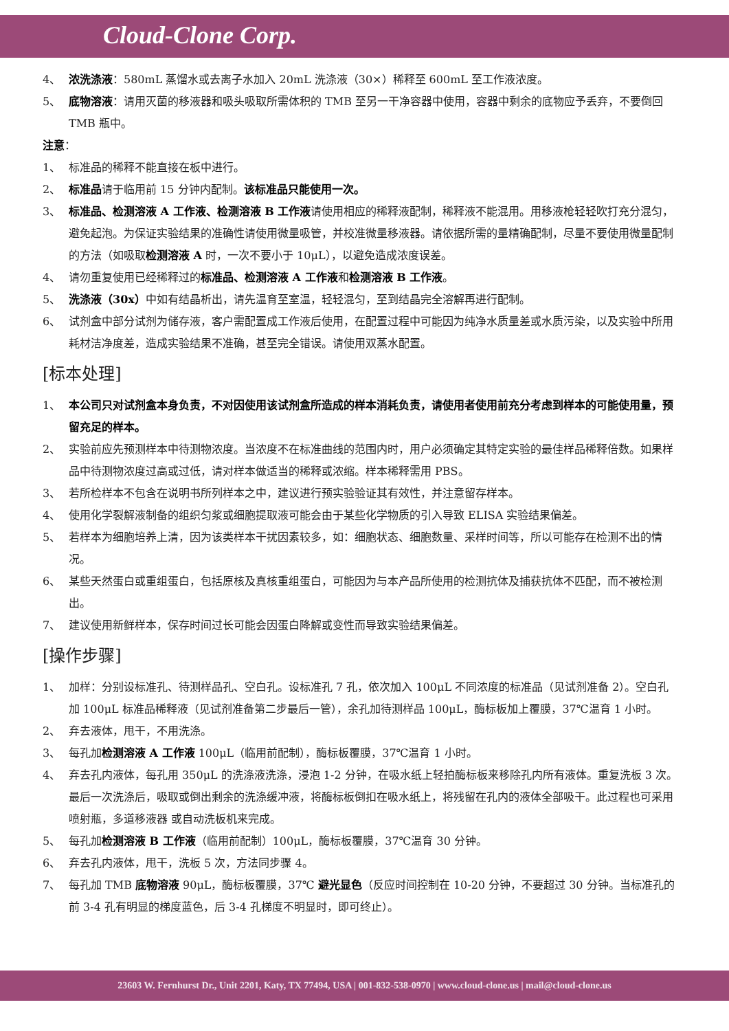Cloud-Clone Corp.
4、 浓洗涤液：580mL 蒸馏水或去离子水加入 20mL 洗涤液（30×）稀释至 600mL 至工作液浓度。
5、 底物溶液：请用灭菌的移液器和吸头吸取所需体积的 TMB 至另一干净容器中使用，容器中剩余的底物应予丢弃，不要倒回 TMB 瓶中。
注意：
1、 标准品的稀释不能直接在板中进行。
2、 标准品请于临用前 15 分钟内配制。该标准品只能使用一次。
3、 标准品、检测溶液 A 工作液、检测溶液 B 工作液请使用相应的稀释液配制，稀释液不能混用。用移液枪轻轻吹打充分混匀，避免起泡。为保证实验结果的准确性请使用微量吸管，并校准微量移液器。请依据所需的量精确配制，尽量不要使用微量配制的方法（如吸取检测溶液 A 时，一次不要小于 10μL），以避免造成浓度误差。
4、 请勿重复使用已经稀释过的标准品、检测溶液 A 工作液和检测溶液 B 工作液。
5、 洗涤液（30x）中如有结晶析出，请先温育至室温，轻轻混匀，至到结晶完全溶解再进行配制。
6、 试剂盒中部分试剂为储存液，客户需配置成工作液后使用，在配置过程中可能因为纯净水质量差或水质污染，以及实验中所用耗材洁净度差，造成实验结果不准确，甚至完全错误。请使用双蒸水配置。
[标本处理]
1、 本公司只对试剂盒本身负责，不对因使用该试剂盒所造成的样本消耗负责，请使用者使用前充分考虑到样本的可能使用量，预留充足的样本。
2、 实验前应先预测样本中待测物浓度。当浓度不在标准曲线的范围内时，用户必须确定其特定实验的最佳样品稀释倍数。如果样品中待测物浓度过高或过低，请对样本做适当的稀释或浓缩。样本稀释需用 PBS。
3、 若所检样本不包含在说明书所列样本之中，建议进行预实验验证其有效性，并注意留存样本。
4、 使用化学裂解液制备的组织匀浆或细胞提取液可能会由于某些化学物质的引入导致 ELISA 实验结果偏差。
5、 若样本为细胞培养上清，因为该类样本干扰因素较多，如：细胞状态、细胞数量、采样时间等，所以可能存在检测不出的情况。
6、 某些天然蛋白或重组蛋白，包括原核及真核重组蛋白，可能因为与本产品所使用的检测抗体及捕获抗体不匹配，而不被检测出。
7、 建议使用新鲜样本，保存时间过长可能会因蛋白降解或变性而导致实验结果偏差。
[操作步骤]
1、 加样：分别设标准孔、待测样品孔、空白孔。设标准孔 7 孔，依次加入 100μL 不同浓度的标准品（见试剂准备 2）。空白孔加 100μL 标准品稀释液（见试剂准备第二步最后一管），余孔加待测样品 100μL，酶标板加上覆膜，37℃温育 1 小时。
2、 弃去液体，甩干，不用洗涤。
3、 每孔加检测溶液 A 工作液 100μL（临用前配制），酶标板覆膜，37℃温育 1 小时。
4、 弃去孔内液体，每孔用 350μL 的洗涤液洗涤，浸泡 1-2 分钟，在吸水纸上轻拍酶标板来移除孔内所有液体。重复洗板 3 次。最后一次洗涤后，吸取或倒出剩余的洗涤缓冲液，将酶标板倒扣在吸水纸上，将残留在孔内的液体全部吸干。此过程也可采用喷射瓶，多道移液器 或自动洗板机来完成。
5、 每孔加检测溶液 B 工作液（临用前配制）100μL，酶标板覆膜，37℃温育 30 分钟。
6、 弃去孔内液体，甩干，洗板 5 次，方法同步骤 4。
7、 每孔加 TMB 底物溶液 90μL，酶标板覆膜，37℃ 避光显色（反应时间控制在 10-20 分钟，不要超过 30 分钟。当标准孔的前 3-4 孔有明显的梯度蓝色，后 3-4 孔梯度不明显时，即可终止）。
23603 W. Fernhurst Dr., Unit 2201, Katy, TX 77494, USA | 001-832-538-0970 | www.cloud-clone.us | mail@cloud-clone.us